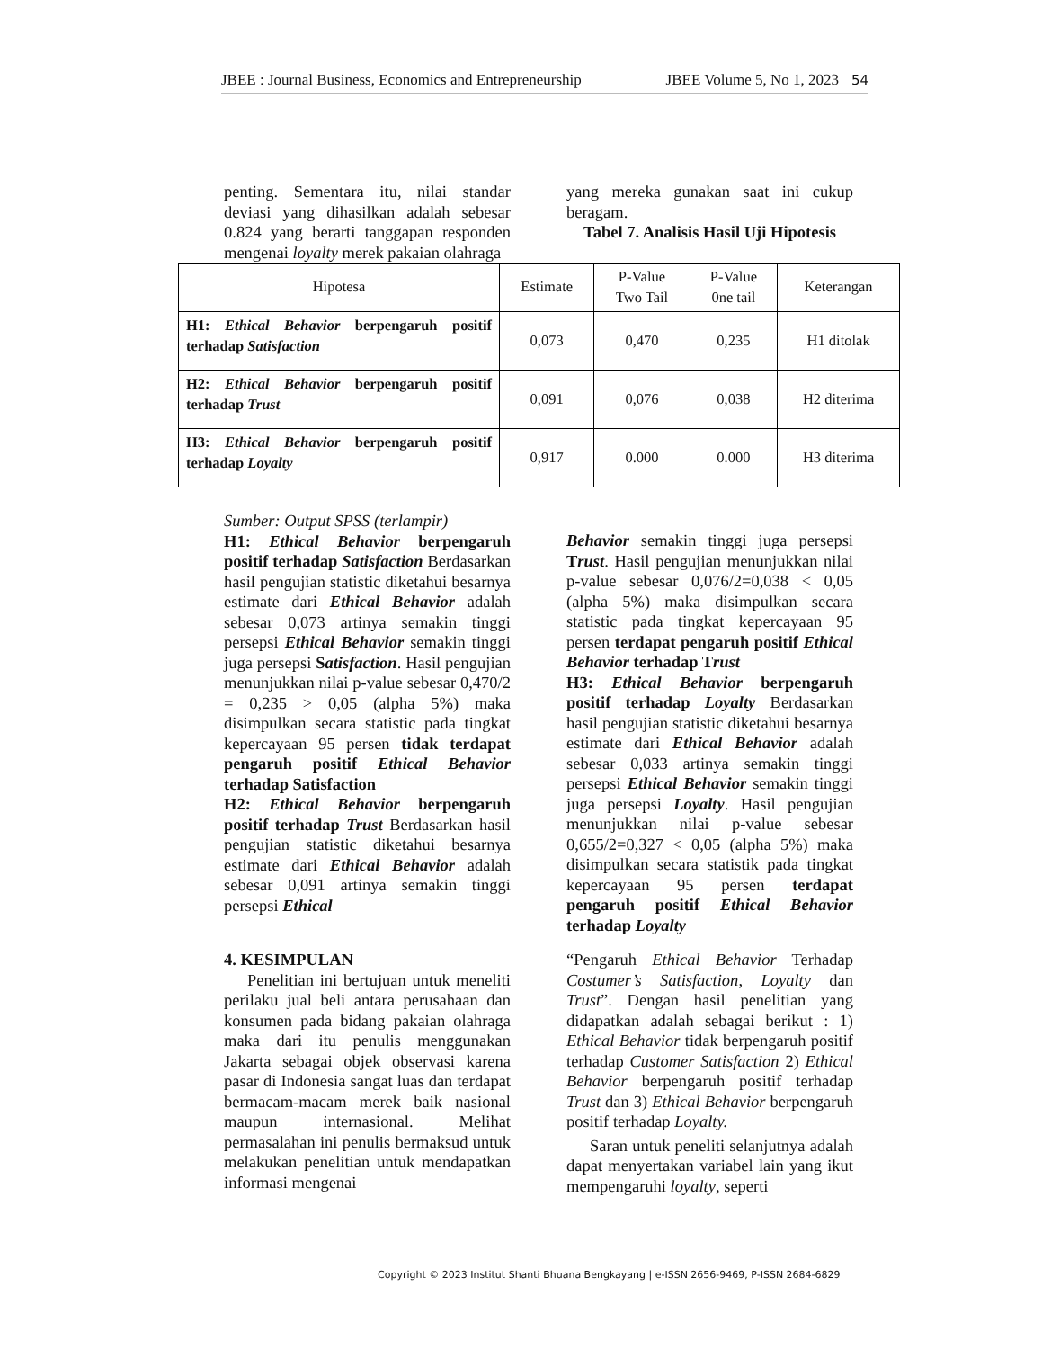JBEE : Journal Business, Economics and Entrepreneurship JBEE Volume 5, No 1, 2023 54
penting. Sementara itu, nilai standar deviasi yang dihasilkan adalah sebesar 0.824 yang berarti tanggapan responden mengenai loyalty merek pakaian olahraga
yang mereka gunakan saat ini cukup beragam.
Tabel 7. Analisis Hasil Uji Hipotesis
| Hipotesa | Estimate | P-Value Two Tail | P-Value 0ne tail | Keterangan |
| --- | --- | --- | --- | --- |
| H1: Ethical Behavior berpengaruh positif terhadap Satisfaction | 0,073 | 0,470 | 0,235 | H1 ditolak |
| H2: Ethical Behavior berpengaruh positif terhadap Trust | 0,091 | 0,076 | 0,038 | H2 diterima |
| H3: Ethical Behavior berpengaruh positif terhadap Loyalty | 0,917 | 0.000 | 0.000 | H3 diterima |
Sumber: Output SPSS (terlampir)
H1: Ethical Behavior berpengaruh positif terhadap Satisfaction Berdasarkan hasil pengujian statistic diketahui besarnya estimate dari Ethical Behavior adalah sebesar 0,073 artinya semakin tinggi persepsi Ethical Behavior semakin tinggi juga persepsi Satisfaction. Hasil pengujian menunjukkan nilai p-value sebesar 0,470/2 = 0,235 > 0,05 (alpha 5%) maka disimpulkan secara statistic pada tingkat kepercayaan 95 persen tidak terdapat pengaruh positif Ethical Behavior terhadap Satisfaction
H2: Ethical Behavior berpengaruh positif terhadap Trust Berdasarkan hasil pengujian statistic diketahui besarnya estimate dari Ethical Behavior adalah sebesar 0,091 artinya semakin tinggi persepsi Ethical
Behavior semakin tinggi juga persepsi Trust. Hasil pengujian menunjukkan nilai p-value sebesar 0,076/2=0,038 < 0,05 (alpha 5%) maka disimpulkan secara statistic pada tingkat kepercayaan 95 persen terdapat pengaruh positif Ethical Behavior terhadap Trust
H3: Ethical Behavior berpengaruh positif terhadap Loyalty Berdasarkan hasil pengujian statistic diketahui besarnya estimate dari Ethical Behavior adalah sebesar 0,033 artinya semakin tinggi persepsi Ethical Behavior semakin tinggi juga persepsi Loyalty. Hasil pengujian menunjukkan nilai p-value sebesar 0,655/2=0,327 < 0,05 (alpha 5%) maka disimpulkan secara statistik pada tingkat kepercayaan 95 persen terdapat pengaruh positif Ethical Behavior terhadap Loyalty
4. KESIMPULAN
Penelitian ini bertujuan untuk meneliti perilaku jual beli antara perusahaan dan konsumen pada bidang pakaian olahraga maka dari itu penulis menggunakan Jakarta sebagai objek observasi karena pasar di Indonesia sangat luas dan terdapat bermacam-macam merek baik nasional maupun internasional. Melihat permasalahan ini penulis bermaksud untuk melakukan penelitian untuk mendapatkan informasi mengenai
“Pengaruh Ethical Behavior Terhadap Costumer’s Satisfaction, Loyalty dan Trust”. Dengan hasil penelitian yang didapatkan adalah sebagai berikut : 1) Ethical Behavior tidak berpengaruh positif terhadap Customer Satisfaction 2) Ethical Behavior berpengaruh positif terhadap Trust dan 3) Ethical Behavior berpengaruh positif terhadap Loyalty.
Saran untuk peneliti selanjutnya adalah dapat menyertakan variabel lain yang ikut mempengaruhi loyalty, seperti
Copyright © 2023 Institut Shanti Bhuana Bengkayang | e-ISSN 2656-9469, P-ISSN 2684-6829